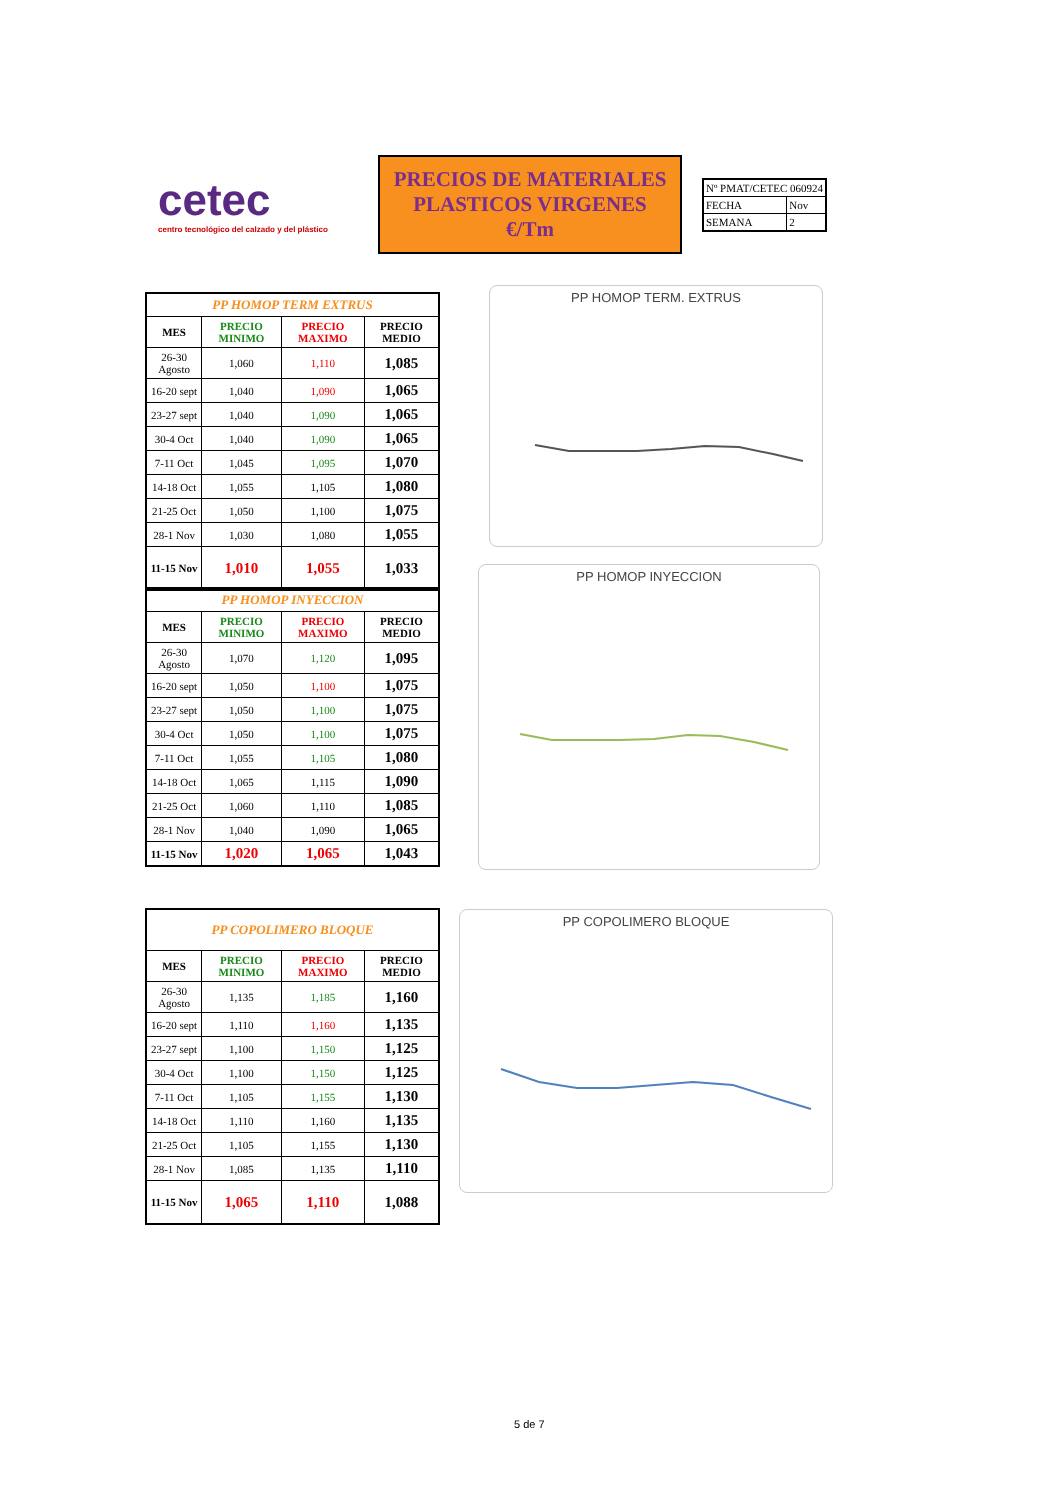cetec
centro tecnológico del calzado y del plástico
PRECIOS DE MATERIALES PLASTICOS VIRGENES €/Tm
| Nº PMAT/CETEC 060924 | |
| FECHA | Nov |
| SEMANA | 2 |
| PP HOMOP TERM EXTRUS | | | |
| --- | --- | --- | --- |
| MES | PRECIO MINIMO | PRECIO MAXIMO | PRECIO MEDIO |
| 26-30 Agosto | 1,060 | 1,110 | 1,085 |
| 16-20 sept | 1,040 | 1,090 | 1,065 |
| 23-27 sept | 1,040 | 1,090 | 1,065 |
| 30-4 Oct | 1,040 | 1,090 | 1,065 |
| 7-11 Oct | 1,045 | 1,095 | 1,070 |
| 14-18 Oct | 1,055 | 1,105 | 1,080 |
| 21-25 Oct | 1,050 | 1,100 | 1,075 |
| 28-1 Nov | 1,030 | 1,080 | 1,055 |
| 11-15 Nov | 1,010 | 1,055 | 1,033 |
PP HOMOP TERM. EXTRUS
| PP HOMOP INYECCION | | | |
| --- | --- | --- | --- |
| MES | PRECIO MINIMO | PRECIO MAXIMO | PRECIO MEDIO |
| 26-30 Agosto | 1,070 | 1,120 | 1,095 |
| 16-20 sept | 1,050 | 1,100 | 1,075 |
| 23-27 sept | 1,050 | 1,100 | 1,075 |
| 30-4 Oct | 1,050 | 1,100 | 1,075 |
| 7-11 Oct | 1,055 | 1,105 | 1,080 |
| 14-18 Oct | 1,065 | 1,115 | 1,090 |
| 21-25 Oct | 1,060 | 1,110 | 1,085 |
| 28-1 Nov | 1,040 | 1,090 | 1,065 |
| 11-15 Nov | 1,020 | 1,065 | 1,043 |
PP HOMOP INYECCION
| PP COPOLIMERO BLOQUE | | | |
| --- | --- | --- | --- |
| MES | PRECIO MINIMO | PRECIO MAXIMO | PRECIO MEDIO |
| 26-30 Agosto | 1,135 | 1,185 | 1,160 |
| 16-20 sept | 1,110 | 1,160 | 1,135 |
| 23-27 sept | 1,100 | 1,150 | 1,125 |
| 30-4 Oct | 1,100 | 1,150 | 1,125 |
| 7-11 Oct | 1,105 | 1,155 | 1,130 |
| 14-18 Oct | 1,110 | 1,160 | 1,135 |
| 21-25 Oct | 1,105 | 1,155 | 1,130 |
| 28-1 Nov | 1,085 | 1,135 | 1,110 |
| 11-15 Nov | 1,065 | 1,110 | 1,088 |
PP COPOLIMERO BLOQUE
5 de 7